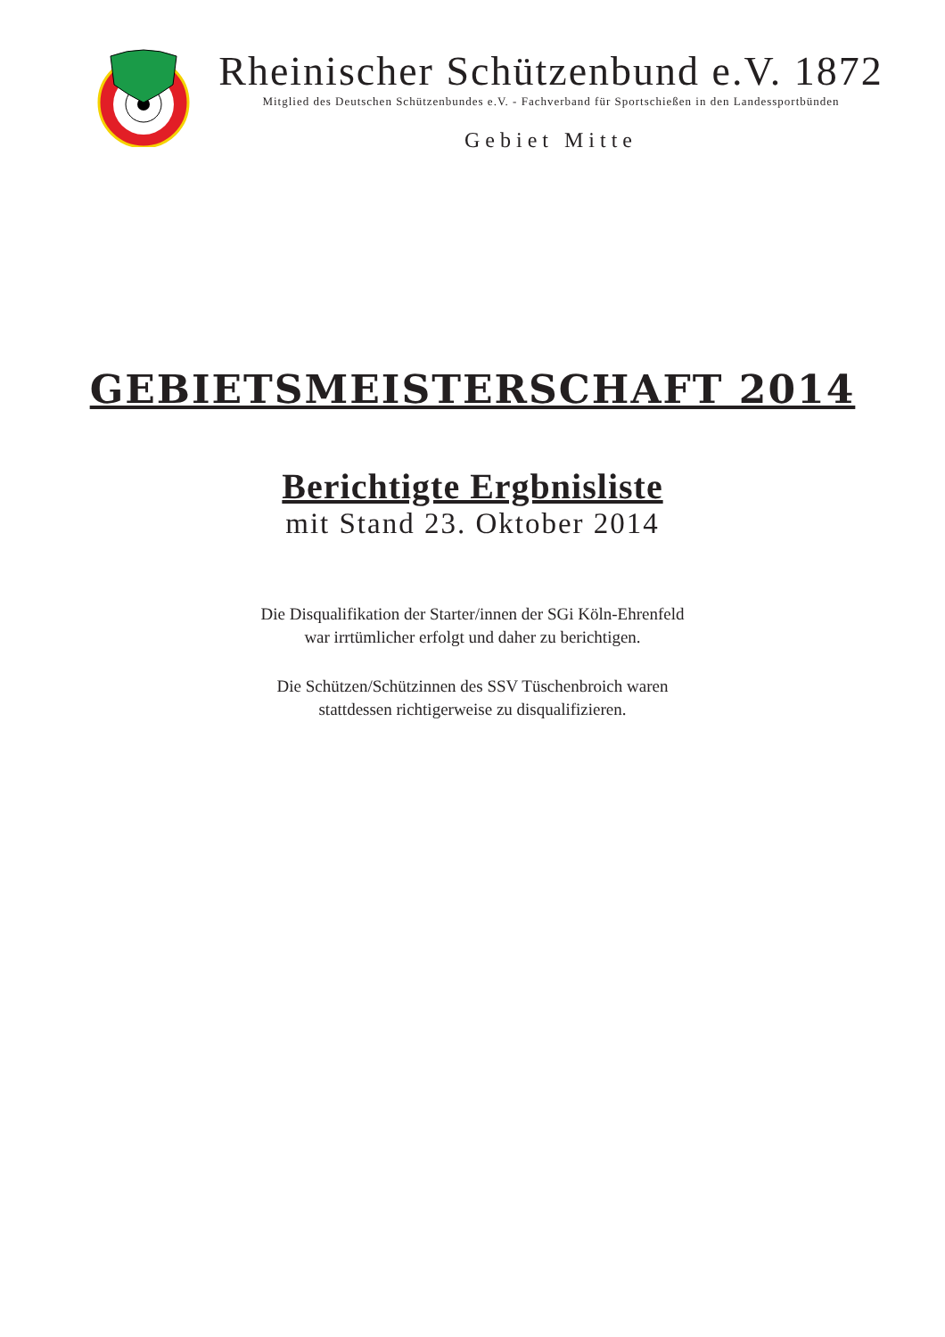Rheinischer Schützenbund e.V. 1872
Mitglied des Deutschen Schützenbundes e.V. - Fachverband für Sportschießen in den Landessportbünden
Gebiet Mitte
GEBIETSMEISTERSCHAFT 2014
Berichtigte Ergbnisliste
mit Stand 23. Oktober 2014
Die Disqualifikation der Starter/innen der SGi Köln-Ehrenfeld
war irrtümlicher erfolgt und daher zu berichtigen.
Die Schützen/Schützinnen des SSV Tüschenbroich waren
stattdessen richtigerweise zu disqualifizieren.